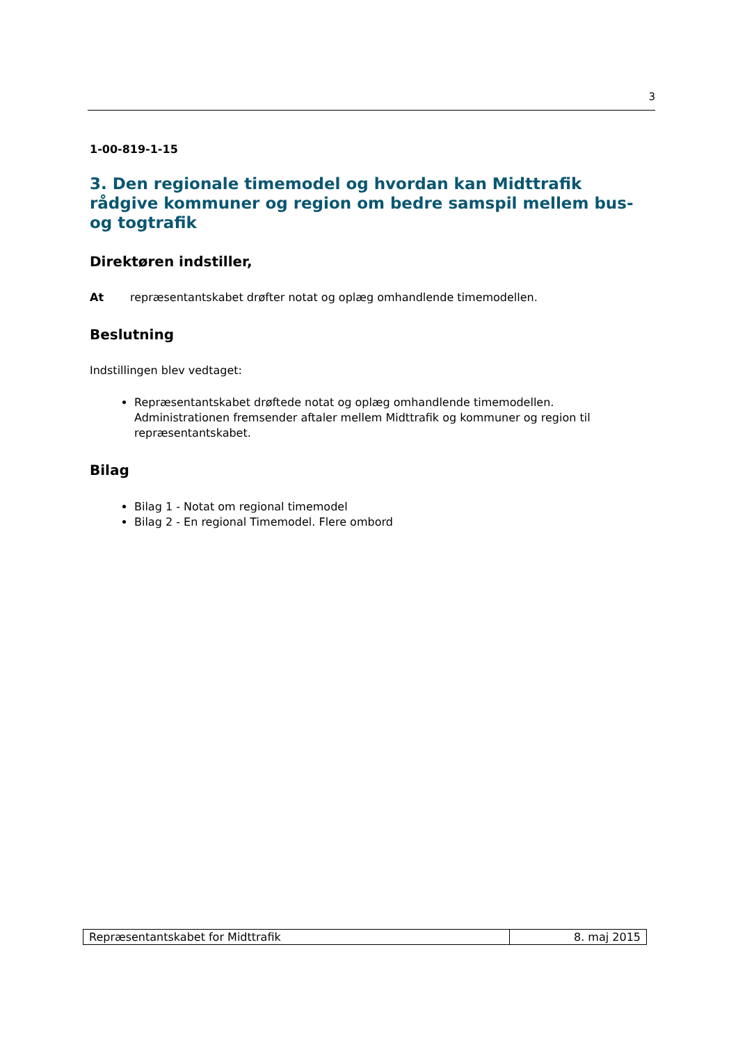3
1-00-819-1-15
3. Den regionale timemodel og hvordan kan Midttrafik rådgive kommuner og region om bedre samspil mellem bus- og togtrafik
Direktøren indstiller,
At repræsentantskabet drøfter notat og oplæg omhandlende timemodellen.
Beslutning
Indstillingen blev vedtaget:
Repræsentantskabet drøftede notat og oplæg omhandlende timemodellen. Administrationen fremsender aftaler mellem Midttrafik og kommuner og region til repræsentantskabet.
Bilag
Bilag 1 - Notat om regional timemodel
Bilag 2 - En regional Timemodel. Flere ombord
| Repræsentantskabet for Midttrafik | 8. maj 2015 |